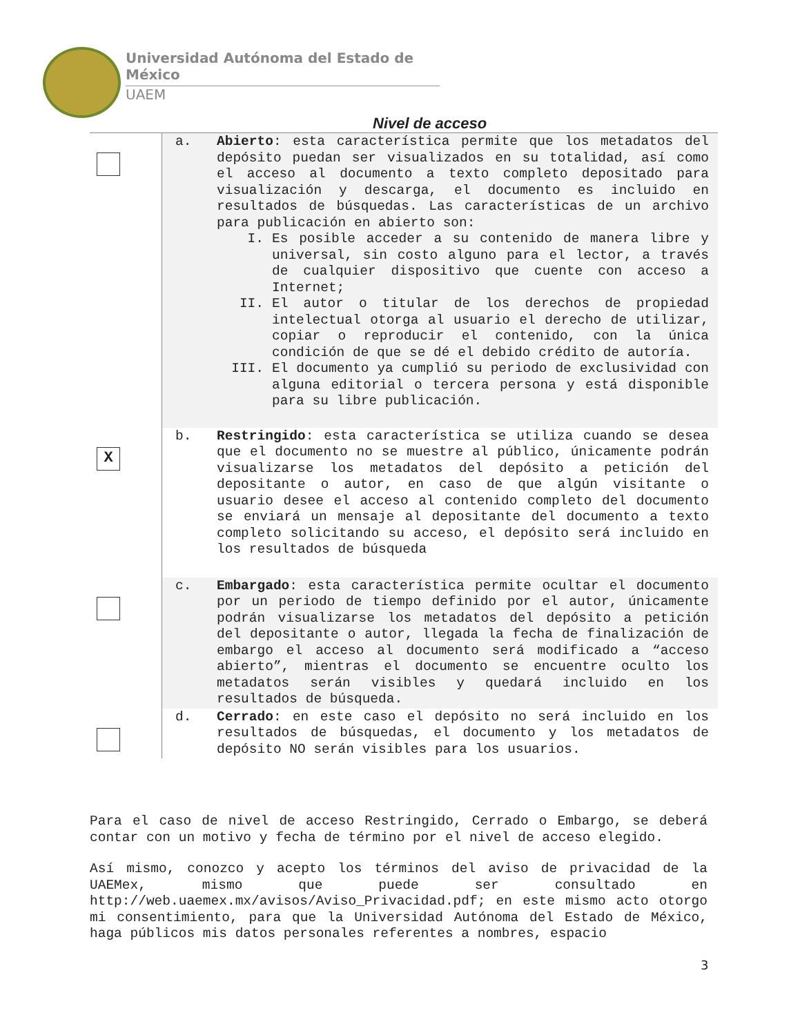Universidad Autónoma del Estado de México
UAEM
Nivel de acceso
| | a. Abierto : esta característica permite que los metadatos del depósito puedan ser visualizados en su totalidad, así como el acceso al documento a texto completo depositado para visualización y descarga, el documento es incluido en resultados de búsquedas. Las características de un archivo para publicación en abierto son: I. Es posible acceder a su contenido de manera libre y universal, sin costo alguno para el lector, a través de cualquier dispositivo que cuente con acceso a Internet; II. El autor o titular de los derechos de propiedad intelectual otorga al usuario el derecho de utilizar, copiar o reproducir el contenido, con la única condición de que se dé el debido crédito de autoría. III. El documento ya cumplió su periodo de exclusividad con alguna editorial o tercera persona y está disponible para su libre publicación. |
| X | b. Restringido : esta característica se utiliza cuando se desea que el documento no se muestre al público, únicamente podrán visualizarse los metadatos del depósito a petición del depositante o autor, en caso de que algún visitante o usuario desee el acceso al contenido completo del documento se enviará un mensaje al depositante del documento a texto completo solicitando su acceso, el depósito será incluido en los resultados de búsqueda |
| | c. Embargado : esta característica permite ocultar el documento por un periodo de tiempo definido por el autor, únicamente podrán visualizarse los metadatos del depósito a petición del depositante o autor, llegada la fecha de finalización de embargo el acceso al documento será modificado a “acceso abierto”, mientras el documento se encuentre oculto los metadatos serán visibles y quedará incluido en los resultados de búsqueda. |
| | d. Cerrado : en este caso el depósito no será incluido en los resultados de búsquedas, el documento y los metadatos de depósito NO serán visibles para los usuarios. |
Para el caso de nivel de acceso Restringido, Cerrado o Embargo, se deberá contar con un motivo y fecha de término por el nivel de acceso elegido.
Así mismo, conozco y acepto los términos del aviso de privacidad de la UAEMex, mismo que puede ser consultado en http://web.uaemex.mx/avisos/Aviso_Privacidad.pdf; en este mismo acto otorgo mi consentimiento, para que la Universidad Autónoma del Estado de México, haga públicos mis datos personales referentes a nombres, espacio
3